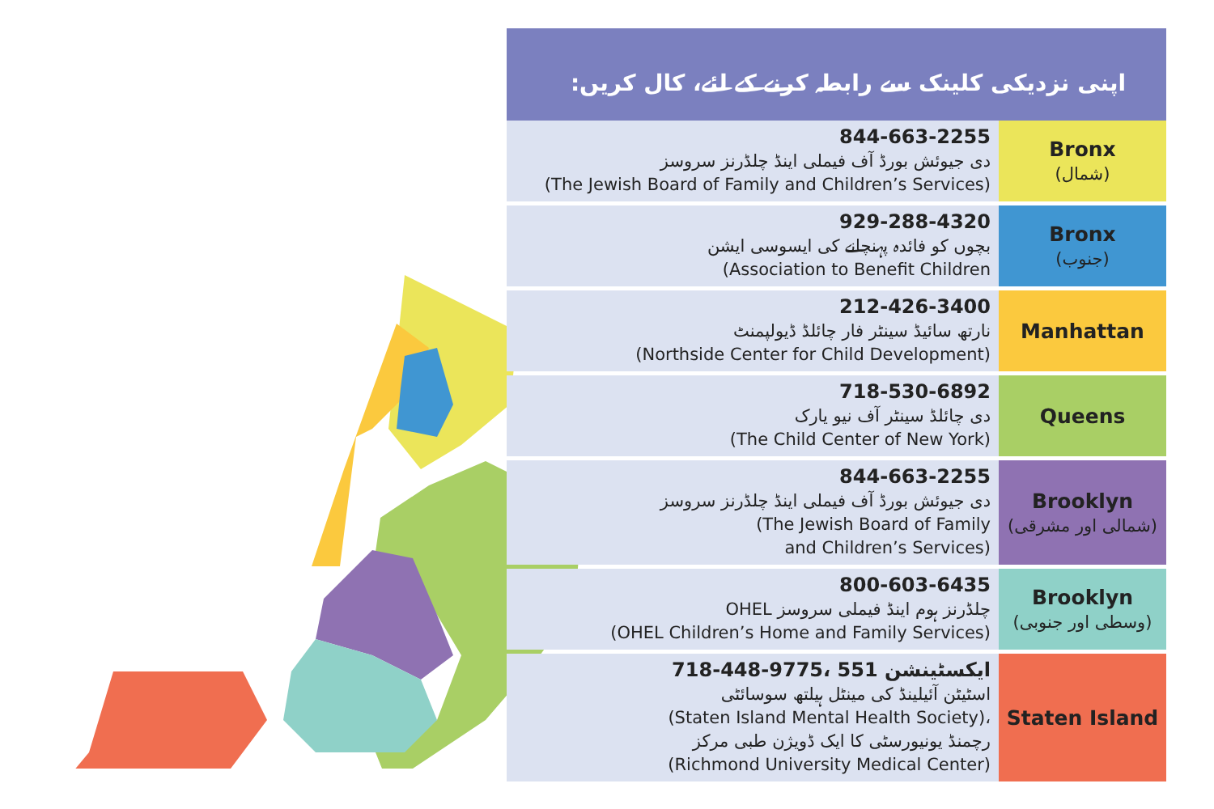اپنی نزدیکی کلینک سے رابطہ کرنے کے لئے، کال کریں:
| 844-663-2255 دی جیوئش بورڈ آف فیملی اینڈ چلڈرنز سروسز (The Jewish Board of Family and Children’s Services) | Bronx (شمال) |
| 929-288-4320 بچوں کو فائدہ پہنچانے کی ایسوسی ایشن (Association to Benefit Children | Bronx (جنوب) |
| 212-426-3400 نارتھ سائیڈ سینٹر فار چائلڈ ڈیولپمنٹ (Northside Center for Child Development) | Manhattan |
| 718-530-6892 دی چائلڈ سینٹر آف نیو یارک (The Child Center of New York) | Queens |
| 844-663-2255 دی جیوئش بورڈ آف فیملی اینڈ چلڈرنز سروسز (The Jewish Board of Family and Children’s Services) | Brooklyn (شمالی اور مشرقی) |
| 800-603-6435 OHEL چلڈرنز ہوم اینڈ فیملی سروسز (OHEL Children’s Home and Family Services) | Brooklyn (وسطی اور جنوبی) |
| 718-448-9775، ایکسٹینشن 551 اسٹیٹن آئیلینڈ کی مینٹل ہیلتھ سوسائٹی (Staten Island Mental Health Society)، رچمنڈ یونیورسٹی کا ایک ڈویژن طبی مرکز (Richmond University Medical Center) | Staten Island |